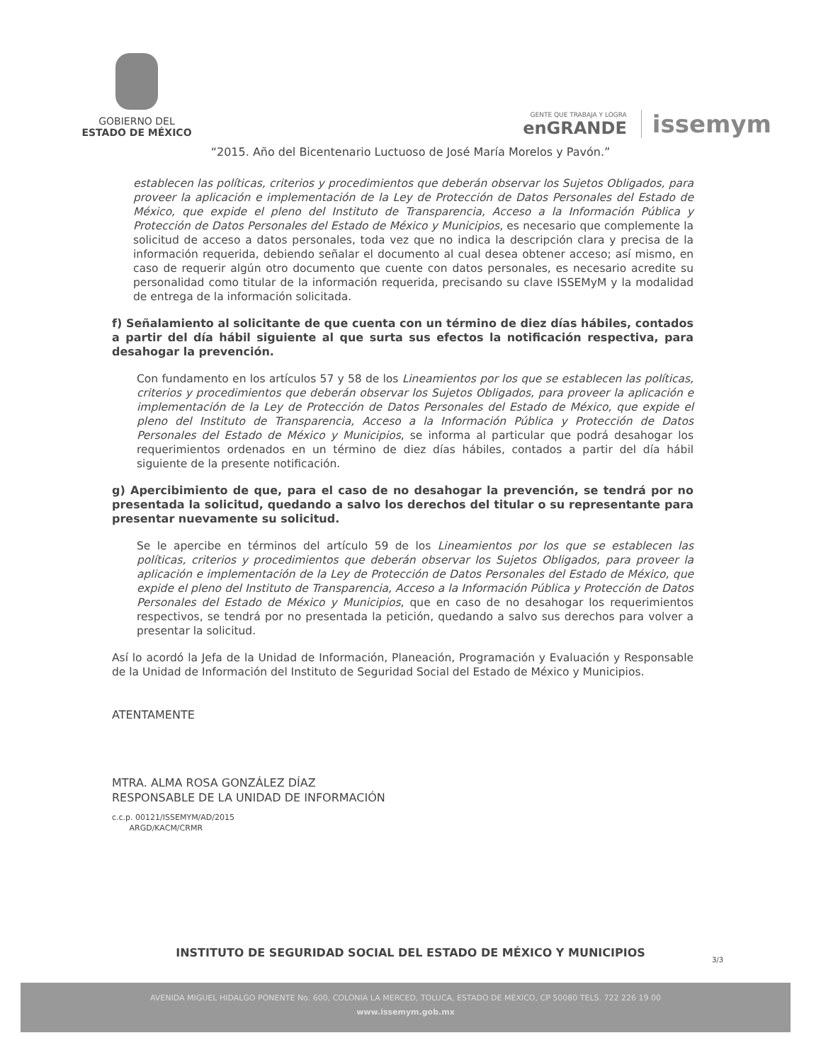GOBIERNO DEL
ESTADO DE MÉXICO
GENTE QUE TRABAJA Y LOGRA
enGRANDE
issemym
“2015. Año del Bicentenario Luctuoso de José María Morelos y Pavón.”
establecen las políticas, criterios y procedimientos que deberán observar los Sujetos Obligados, para proveer la aplicación e implementación de la Ley de Protección de Datos Personales del Estado de México, que expide el pleno del Instituto de Transparencia, Acceso a la Información Pública y Protección de Datos Personales del Estado de México y Municipios, es necesario que complemente la solicitud de acceso a datos personales, toda vez que no indica la descripción clara y precisa de la información requerida, debiendo señalar el documento al cual desea obtener acceso; así mismo, en caso de requerir algún otro documento que cuente con datos personales, es necesario acredite su personalidad como titular de la información requerida, precisando su clave ISSEMyM y la modalidad de entrega de la información solicitada.
f) Señalamiento al solicitante de que cuenta con un término de diez días hábiles, contados a partir del día hábil siguiente al que surta sus efectos la notificación respectiva, para desahogar la prevención.
Con fundamento en los artículos 57 y 58 de los Lineamientos por los que se establecen las políticas, criterios y procedimientos que deberán observar los Sujetos Obligados, para proveer la aplicación e implementación de la Ley de Protección de Datos Personales del Estado de México, que expide el pleno del Instituto de Transparencia, Acceso a la Información Pública y Protección de Datos Personales del Estado de México y Municipios, se informa al particular que podrá desahogar los requerimientos ordenados en un término de diez días hábiles, contados a partir del día hábil siguiente de la presente notificación.
g) Apercibimiento de que, para el caso de no desahogar la prevención, se tendrá por no presentada la solicitud, quedando a salvo los derechos del titular o su representante para presentar nuevamente su solicitud.
Se le apercibe en términos del artículo 59 de los Lineamientos por los que se establecen las políticas, criterios y procedimientos que deberán observar los Sujetos Obligados, para proveer la aplicación e implementación de la Ley de Protección de Datos Personales del Estado de México, que expide el pleno del Instituto de Transparencia, Acceso a la Información Pública y Protección de Datos Personales del Estado de México y Municipios, que en caso de no desahogar los requerimientos respectivos, se tendrá por no presentada la petición, quedando a salvo sus derechos para volver a presentar la solicitud.
Así lo acordó la Jefa de la Unidad de Información, Planeación, Programación y Evaluación y Responsable de la Unidad de Información del Instituto de Seguridad Social del Estado de México y Municipios.
ATENTAMENTE
MTRA. ALMA ROSA GONZÁLEZ DÍAZ
RESPONSABLE DE LA UNIDAD DE INFORMACIÓN
c.c.p. 00121/ISSEMYM/AD/2015
ARGD/KACM/CRMR
INSTITUTO DE SEGURIDAD SOCIAL DEL ESTADO DE MÉXICO Y MUNICIPIOS
3/3
AVENIDA MIGUEL HIDALGO PONENTE No. 600, COLONIA LA MERCED, TOLUCA, ESTADO DE MÉXICO, CP 50080 TELS. 722 226 19 00
www.issemym.gob.mx